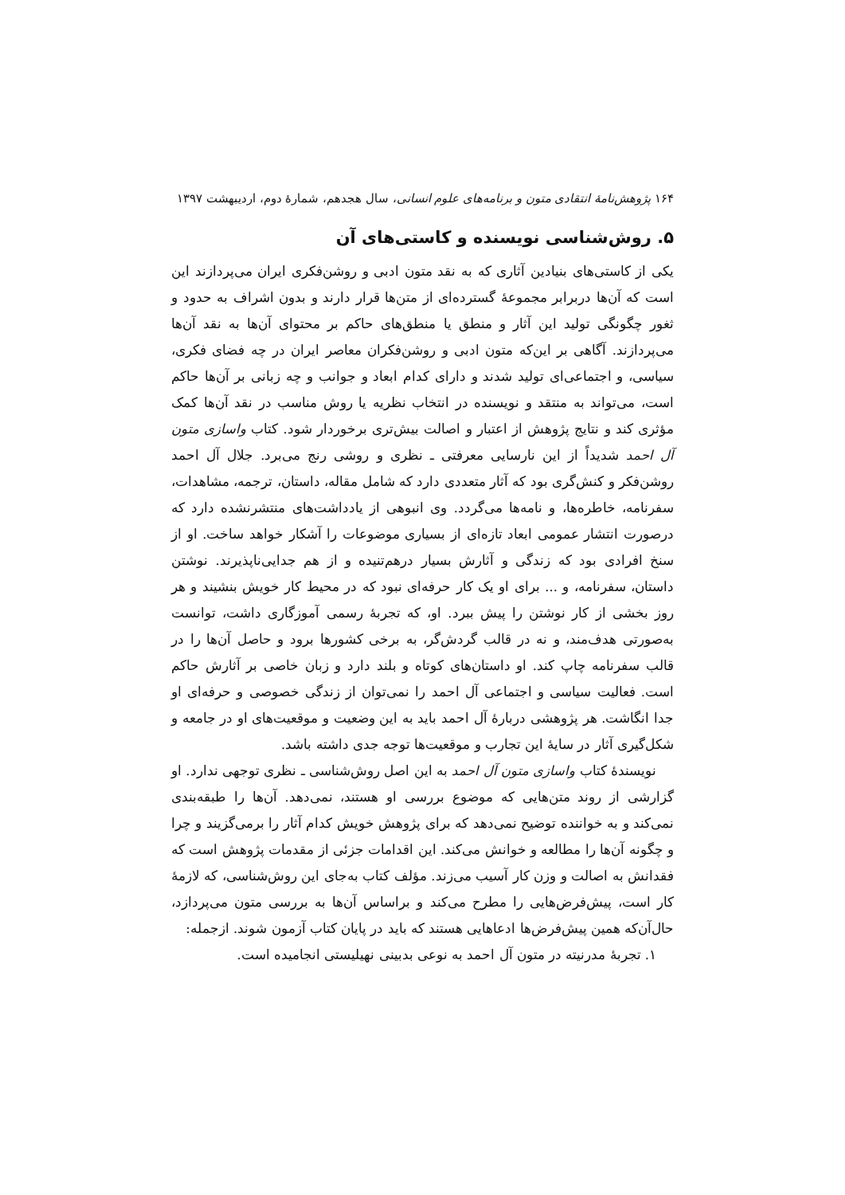۱۶۴ پژوهش‌نامهٔ انتقادی متون و برنامه‌های علوم انسانی، سال هجدهم، شمارهٔ دوم، اردیبهشت ۱۳۹۷
۵. روش‌شناسی نویسنده و کاستی‌های آن
یکی از کاستی‌های بنیادین آثاری که به نقد متون ادبی و روشن‌فکری ایران می‌پردازند این است که آن‌ها دربرابر مجموعهٔ گسترده‌ای از متن‌ها قرار دارند و بدون اشراف به حدود و ثغور چگونگی تولید این آثار و منطق یا منطق‌های حاکم بر محتوای آن‌ها به نقد آن‌ها می‌پردازند. آگاهی بر این‌که متون ادبی و روشن‌فکران معاصر ایران در چه فضای فکری، سیاسی، و اجتماعی‌ای تولید شدند و دارای کدام ابعاد و جوانب و چه زبانی بر آن‌ها حاکم است، می‌تواند به منتقد و نویسنده در انتخاب نظریه یا روش مناسب در نقد آن‌ها کمک مؤثری کند و نتایج پژوهش از اعتبار و اصالت بیش‌تری برخوردار شود. کتاب واسازی متون آل احمد شدیداً از این نارسایی معرفتی ـ نظری و روشی رنج می‌برد. جلال آل احمد روشن‌فکر و کنش‌گری بود که آثار متعددی دارد که شامل مقاله، داستان، ترجمه، مشاهدات، سفرنامه، خاطره‌ها، و نامه‌ها می‌گردد. وی انبوهی از یادداشت‌های منتشرنشده دارد که درصورت انتشار عمومی ابعاد تازه‌ای از بسیاری موضوعات را آشکار خواهد ساخت. او از سنخ افرادی بود که زندگی و آثارش بسیار درهم‌تنیده و از هم جدایی‌ناپذیرند. نوشتن داستان، سفرنامه، و ... برای او یک کار حرفه‌ای نبود که در محیط کار خویش بنشیند و هر روز بخشی از کار نوشتن را پیش ببرد. او، که تجربهٔ رسمی آموزگاری داشت، توانست به‌صورتی هدف‌مند، و نه در قالب گردش‌گر، به برخی کشورها برود و حاصل آن‌ها را در قالب سفرنامه چاپ کند. او داستان‌های کوتاه و بلند دارد و زبان خاصی بر آثارش حاکم است. فعالیت سیاسی و اجتماعی آل احمد را نمی‌توان از زندگی خصوصی و حرفه‌ای او جدا انگاشت. هر پژوهشی دربارهٔ آل احمد باید به این وضعیت و موقعیت‌های او در جامعه و شکل‌گیری آثار در سایهٔ این تجارب و موقعیت‌ها توجه جدی داشته باشد.
نویسندهٔ کتاب واسازی متون آل احمد به این اصل روش‌شناسی ـ نظری توجهی ندارد. او گزارشی از روند متن‌هایی که موضوع بررسی او هستند، نمی‌دهد. آن‌ها را طبقه‌بندی نمی‌کند و به خواننده توضیح نمی‌دهد که برای پژوهش خویش کدام آثار را برمی‌گزیند و چرا و چگونه آن‌ها را مطالعه و خوانش می‌کند. این اقدامات جزئی از مقدمات پژوهش است که فقدانش به اصالت و وزن کار آسیب می‌زند. مؤلف کتاب به‌جای این روش‌شناسی، که لازمهٔ کار است، پیش‌فرض‌هایی را مطرح می‌کند و براساس آن‌ها به بررسی متون می‌پردازد، حال‌آن‌که همین پیش‌فرض‌ها ادعاهایی هستند که باید در پایان کتاب آزمون شوند. ازجمله:
۱. تجربهٔ مدرنیته در متون آل احمد به نوعی بدبینی نهیلیستی انجامیده است.